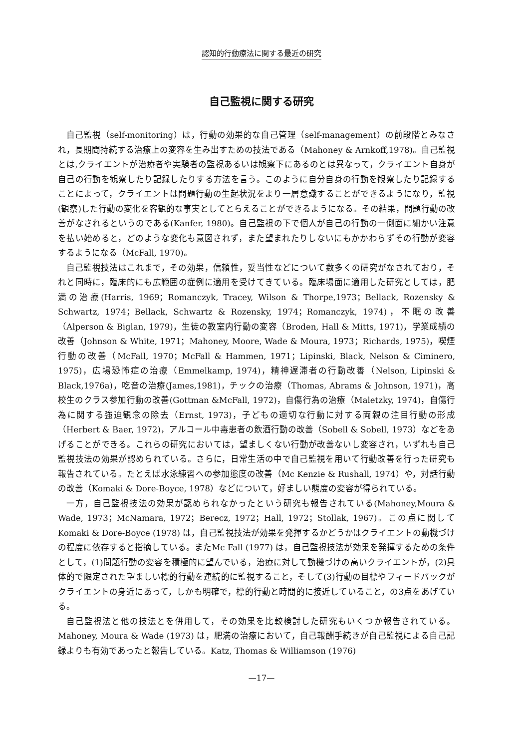認知的行動療法に関する最近の研究
自己監視に関する研究
自己監視（self-monitoring）は，行動の効果的な自己管理（self-management）の前段階とみなされ，長期間持続する治療上の変容を生み出すための技法である（Mahoney & Arnkoff,1978)。自己監視とは,クライエントが治療者や実験者の監視あるいは観察下にあるのとは異なって，クライエント自身が自己の行動を観察したり記録したりする方法を言う。このように自分自身の行動を観察したり記録することによって，クライエントは問題行動の生起状況をより一層意識することができるようになり，監視(観察)した行動の変化を客観的な事実としてとらえることができるようになる。その結果，問題行動の改善がなされるというのである(Kanfer, 1980)。自己監視の下で個人が自己の行動の一側面に細かい注意を払い始めると，どのような変化も意図されず，また望まれたりしないにもかかわらずその行動が変容するようになる（McFall, 1970)。
自己監視技法はこれまで，その効果，信頼性，妥当性などについて数多くの研究がなされており，それと同時に，臨床的にも広範囲の症例に適用を受けてきている。臨床場面に適用した研究としては，肥満の治療(Harris, 1969；Romanczyk, Tracey, Wilson & Thorpe,1973；Bellack, Rozensky & Schwartz, 1974；Bellack, Schwartz & Rozensky, 1974；Romanczyk, 1974)，不眠の改善（Alperson & Biglan, 1979)，生徒の教室内行動の変容（Broden, Hall & Mitts, 1971)，学業成績の改善（Johnson & White, 1971；Mahoney, Moore, Wade & Moura, 1973；Richards, 1975)，喫煙行動の改善（McFall, 1970；McFall & Hammen, 1971；Lipinski, Black, Nelson & Ciminero, 1975)，広場恐怖症の治療（Emmelkamp, 1974)，精神遅滞者の行動改善（Nelson, Lipinski & Black,1976a)，吃音の治療(James,1981)，チックの治療（Thomas, Abrams & Johnson, 1971)，高校生のクラス参加行動の改善(Gottman &McFall, 1972)，自傷行為の治療（Maletzky, 1974)，自傷行為に関する強迫観念の除去（Ernst, 1973)，子どもの適切な行動に対する両親の注目行動の形成（Herbert & Baer, 1972)，アルコール中毒患者の飲酒行動の改善（Sobell & Sobell, 1973）などをあげることができる。これらの研究においては，望ましくない行動が改善ないし変容され，いずれも自己監視技法の効果が認められている。さらに，日常生活の中で自己監視を用いて行動改善を行った研究も報告されている。たとえば水泳練習への参加態度の改善（Mc Kenzie & Rushall, 1974）や，対話行動の改善（Komaki & Dore-Boyce, 1978）などについて，好ましい態度の変容が得られている。
一方，自己監視技法の効果が認められなかったという研究も報告されている(Mahoney,Moura & Wade, 1973；McNamara, 1972；Berecz, 1972；Hall, 1972；Stollak, 1967)。この点に関して Komaki & Dore-Boyce (1978) は，自己監視技法が効果を発揮するかどうかはクライエントの動機づけの程度に依存すると指摘している。またMc Fall (1977) は，自己監視技法が効果を発揮するための条件として，(1)問題行動の変容を積極的に望んでいる，治療に対して動機づけの高いクライエントが，(2)具体的で限定された望ましい標的行動を連続的に監視すること，そして(3)行動の目標やフィードバックがクライエントの身近にあって，しかも明確で，標的行動と時間的に接近していること，の3点をあげている。
自己監視法と他の技法とを併用して，その効果を比較検討した研究もいくつか報告されている。Mahoney, Moura & Wade (1973) は，肥満の治療において，自己報酬手続きが自己監視による自己記録よりも有効であったと報告している。Katz, Thomas & Williamson (1976)
—17—